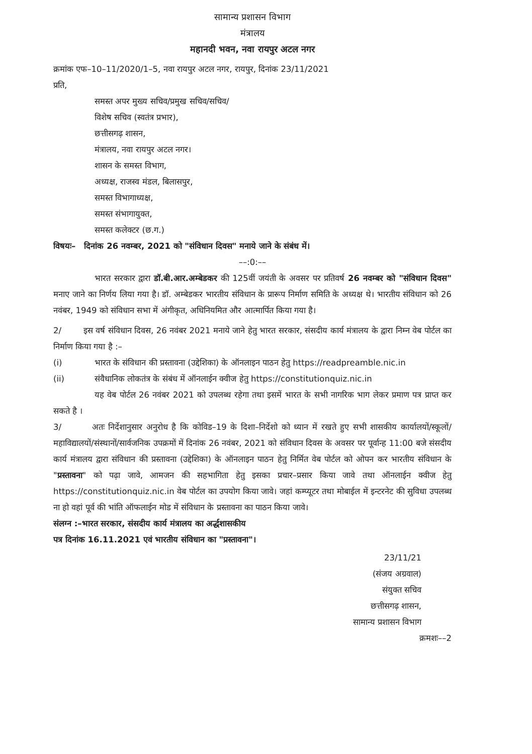सामान्य प्रशासन विभाग
मंत्रालय
महानदी भवन, नवा रायपुर अटल नगर
क्रमांक एफ–10–11/2020/1–5, नवा रायपुर अटल नगर, रायपुर, दिनांक 23/11/2021
प्रति,
समस्त अपर मुख्य सचिव/प्रमुख सचिव/सचिव/
विशेष सचिव (स्वतंत्र प्रभार),
छत्तीसगढ़ शासन,
मंत्रालय, नवा रायपुर अटल नगर।
शासन के समस्त विभाग,
अध्यक्ष, राजस्व मंडल, बिलासपुर,
समस्त विभागाध्यक्ष,
समस्त संभागायुक्त,
समस्त कलेक्टर (छ.ग.)
विषयः– दिनांक 26 नवम्बर, 2021 को "संविधान दिवस" मनाये जाने के संबंध में।
––:0:––
भारत सरकार द्वारा डॉ.बी.आर.अम्बेडकर की 125वीं जयंती के अवसर पर प्रतिवर्ष 26 नवम्बर को "संविधान दिवस" मनाए जाने का निर्णय लिया गया है। डॉ. अम्बेडकर भारतीय संविधान के प्रारूप निर्माण समिति के अध्यक्ष थे। भारतीय संविधान को 26 नवंबर, 1949 को संविधान सभा में अंगीकृत, अधिनियमित और आत्मार्पित किया गया है।
2/ इस वर्ष संविधान दिवस, 26 नवंबर 2021 मनाये जाने हेतु भारत सरकार, संसदीय कार्य मंत्रालय के द्वारा निम्न वेब पोर्टल का निर्माण किया गया है :–
(i) भारत के संविधान की प्रस्तावना (उद्देशिका) के ऑनलाइन पाठन हेतु https://readpreamble.nic.in
(ii) संवैधानिक लोकतंत्र के संबंध में ऑनलाईन क्वीज हेतु https://constitutionquiz.nic.in
यह वेब पोर्टल 26 नवंबर 2021 को उपलब्ध रहेगा तथा इसमें भारत के सभी नागरिक भाग लेकर प्रमाण पत्र प्राप्त कर सकते है ।
3/ अतः निर्देशानुसार अनुरोध है कि कोविड–19 के दिशा–निर्देशो को ध्यान में रखते हुए सभी शासकीय कार्यालयों/स्कूलों/महाविद्यालयों/संस्थानों/सार्वजनिक उपक्रमों में दिनांक 26 नवंबर, 2021 को संविधान दिवस के अवसर पर पूर्वान्ह 11:00 बजे संसदीय कार्य मंत्रालय द्वारा संविधान की प्रस्तावना (उद्देशिका) के ऑनलाइन पाठन हेतु निर्मित वेब पोर्टल को ओपन कर भारतीय संविधान के "प्रस्तावना" को पढ़ा जावे, आमजन की सहभागिता हेतु इसका प्रचार–प्रसार किया जावे तथा ऑनलाईन क्वीज हेतु https://constitutionquiz.nic.in वेब पोर्टल का उपयोग किया जावे। जहां कम्प्यूटर तथा मोबाईल में इन्टरनेट की सुविधा उपलब्ध ना हो वहां पूर्व की भांति ऑफलाईन मोड में संविधान के प्रस्तावना का पाठन किया जावे।
संलग्न :–भारत सरकार, संसदीय कार्य मंत्रालय का अर्द्धशासकीय
पत्र दिनांक 16.11.2021 एवं भारतीय संविधान का "प्रस्तावना"।
23/11/21
(संजय अग्रवाल)
संयुक्त सचिव
छत्तीसगढ़ शासन,
सामान्य प्रशासन विभाग
क्रमशः––2